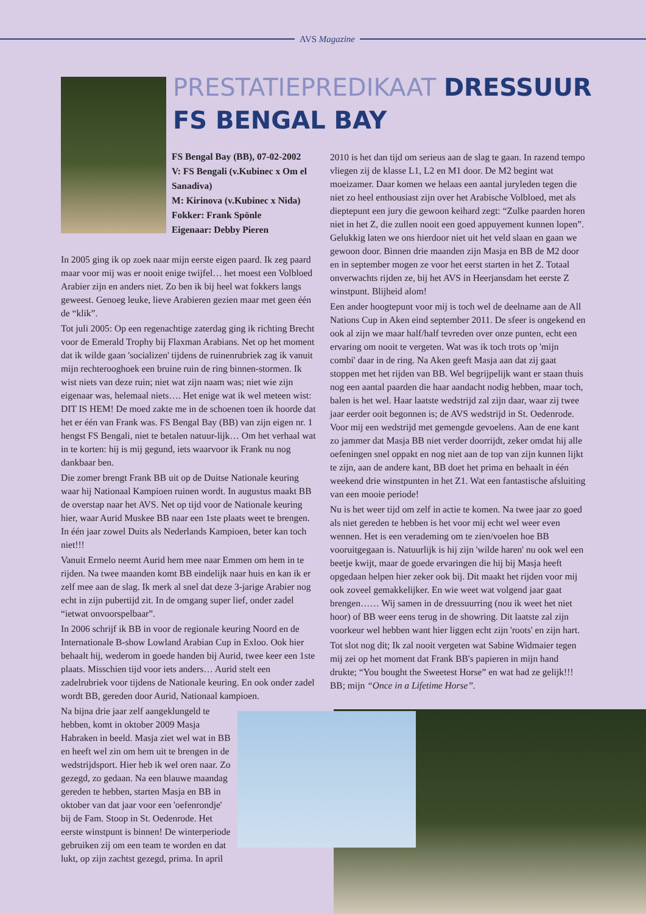AVS Magazine
PRESTATIEPREDIKAAT DRESSUUR
FS BENGAL BAY
FS Bengal Bay (BB), 07-02-2002
V: FS Bengali (v.Kubinec x Om el Sanadiva)
M: Kirinova (v.Kubinec x Nida)
Fokker: Frank Spönle
Eigenaar: Debby Pieren
In 2005 ging ik op zoek naar mijn eerste eigen paard. Ik zeg paard maar voor mij was er nooit enige twijfel… het moest een Volbloed Arabier zijn en anders niet. Zo ben ik bij heel wat fokkers langs geweest. Genoeg leuke, lieve Arabieren gezien maar met geen één de “klik”.
Tot juli 2005: Op een regenachtige zaterdag ging ik richting Brecht voor de Emerald Trophy bij Flaxman Arabians. Net op het moment dat ik wilde gaan 'socializen' tijdens de ruinenrubriek zag ik vanuit mijn rechterooghoek een bruine ruin de ring binnen-stormen. Ik wist niets van deze ruin; niet wat zijn naam was; niet wie zijn eigenaar was, helemaal niets…. Het enige wat ik wel meteen wist: DIT IS HEM! De moed zakte me in de schoenen toen ik hoorde dat het er één van Frank was. FS Bengal Bay (BB) van zijn eigen nr. 1 hengst FS Bengali, niet te betalen natuur-lijk… Om het verhaal wat in te korten: hij is mij gegund, iets waarvoor ik Frank nu nog dankbaar ben.
Die zomer brengt Frank BB uit op de Duitse Nationale keuring waar hij Nationaal Kampioen ruinen wordt. In augustus maakt BB de overstap naar het AVS. Net op tijd voor de Nationale keuring hier, waar Aurid Muskee BB naar een 1ste plaats weet te brengen. In één jaar zowel Duits als Nederlands Kampioen, beter kan toch niet!!!
Vanuit Ermelo neemt Aurid hem mee naar Emmen om hem in te rijden. Na twee maanden komt BB eindelijk naar huis en kan ik er zelf mee aan de slag. Ik merk al snel dat deze 3-jarige Arabier nog echt in zijn pubertijd zit. In de omgang super lief, onder zadel “ietwat onvoorspelbaar”.
In 2006 schrijf ik BB in voor de regionale keuring Noord en de Internationale B-show Lowland Arabian Cup in Exloo. Ook hier behaalt hij, wederom in goede handen bij Aurid, twee keer een 1ste plaats. Misschien tijd voor iets anders… Aurid stelt een zadelrubriek voor tijdens de Nationale keuring. En ook onder zadel wordt BB, gereden door Aurid, Nationaal kampioen.
Na bijna drie jaar zelf aangeklungeld te hebben, komt in oktober 2009 Masja Habraken in beeld. Masja ziet wel wat in BB en heeft wel zin om hem uit te brengen in de wedstrijdsport. Hier heb ik wel oren naar. Zo gezegd, zo gedaan. Na een blauwe maandag gereden te hebben, starten Masja en BB in oktober van dat jaar voor een 'oefenrondje' bij de Fam. Stoop in St. Oedenrode. Het eerste winstpunt is binnen! De winterperiode gebruiken zij om een team te worden en dat lukt, op zijn zachtst gezegd, prima. In april
2010 is het dan tijd om serieus aan de slag te gaan. In razend tempo vliegen zij de klasse L1, L2 en M1 door. De M2 begint wat moeizamer. Daar komen we helaas een aantal juryleden tegen die niet zo heel enthousiast zijn over het Arabische Volbloed, met als dieptepunt een jury die gewoon keihard zegt: “Zulke paarden horen niet in het Z, die zullen nooit een goed appuyement kunnen lopen”. Gelukkig laten we ons hierdoor niet uit het veld slaan en gaan we gewoon door. Binnen drie maanden zijn Masja en BB de M2 door en in september mogen ze voor het eerst starten in het Z. Totaal onverwachts rijden ze, bij het AVS in Heerjansdam het eerste Z winstpunt. Blijheid alom!
Een ander hoogtepunt voor mij is toch wel de deelname aan de All Nations Cup in Aken eind september 2011. De sfeer is ongekend en ook al zijn we maar half/half tevreden over onze punten, echt een ervaring om nooit te vergeten. Wat was ik toch trots op 'mijn combi' daar in de ring. Na Aken geeft Masja aan dat zij gaat stoppen met het rijden van BB. Wel begrijpelijk want er staan thuis nog een aantal paarden die haar aandacht nodig hebben, maar toch, balen is het wel. Haar laatste wedstrijd zal zijn daar, waar zij twee jaar eerder ooit begonnen is; de AVS wedstrijd in St. Oedenrode. Voor mij een wedstrijd met gemengde gevoelens. Aan de ene kant zo jammer dat Masja BB niet verder doorrijdt, zeker omdat hij alle oefeningen snel oppakt en nog niet aan de top van zijn kunnen lijkt te zijn, aan de andere kant, BB doet het prima en behaalt in één weekend drie winstpunten in het Z1. Wat een fantastische afsluiting van een mooie periode!
Nu is het weer tijd om zelf in actie te komen. Na twee jaar zo goed als niet gereden te hebben is het voor mij echt wel weer even wennen. Het is een verademing om te zien/voelen hoe BB vooruitgegaan is. Natuurlijk is hij zijn 'wilde haren' nu ook wel een beetje kwijt, maar de goede ervaringen die hij bij Masja heeft opgedaan helpen hier zeker ook bij. Dit maakt het rijden voor mij ook zoveel gemakkelijker. En wie weet wat volgend jaar gaat brengen…… Wij samen in de dressuurring (nou ik weet het niet hoor) of BB weer eens terug in de showring. Dit laatste zal zijn voorkeur wel hebben want hier liggen echt zijn 'roots' en zijn hart.
Tot slot nog dit; Ik zal nooit vergeten wat Sabine Widmaier tegen mij zei op het moment dat Frank BB's papieren in mijn hand drukte; “You bought the Sweetest Horse” en wat had ze gelijk!!! BB; mijn “Once in a Lifetime Horse”.